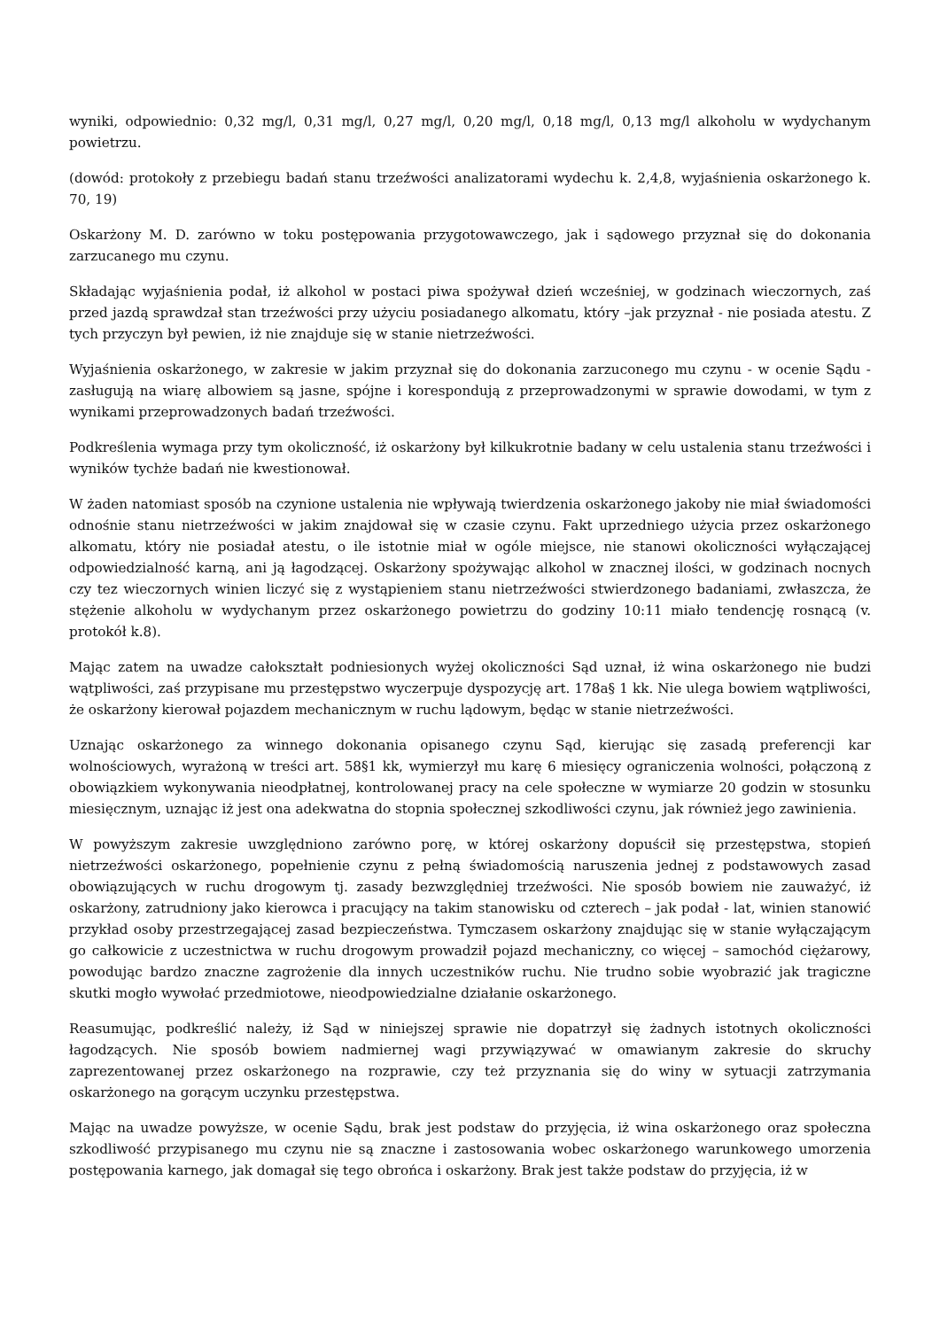wyniki, odpowiednio: 0,32 mg/l, 0,31 mg/l, 0,27 mg/l, 0,20 mg/l, 0,18 mg/l, 0,13 mg/l alkoholu w wydychanym powietrzu.
(dowód: protokoły z przebiegu badań stanu trzeźwości analizatorami wydechu k. 2,4,8, wyjaśnienia oskarżonego k. 70, 19)
Oskarżony M. D. zarówno w toku postępowania przygotowawczego, jak i sądowego przyznał się do dokonania zarzucanego mu czynu.
Składając wyjaśnienia podał, iż alkohol w postaci piwa spożywał dzień wcześniej, w godzinach wieczornych, zaś przed jazdą sprawdzał stan trzeźwości przy użyciu posiadanego alkomatu, który –jak przyznał - nie posiada atestu. Z tych przyczyn był pewien, iż nie znajduje się w stanie nietrzeźwości.
Wyjaśnienia oskarżonego, w zakresie w jakim przyznał się do dokonania zarzuconego mu czynu - w ocenie Sądu - zasługują na wiarę albowiem są jasne, spójne i korespondują z przeprowadzonymi w sprawie dowodami, w tym z wynikami przeprowadzonych badań trzeźwości.
Podkreślenia wymaga przy tym okoliczność, iż oskarżony był kilkukrotnie badany w celu ustalenia stanu trzeźwości i wyników tychże badań nie kwestionował.
W żaden natomiast sposób na czynione ustalenia nie wpływają twierdzenia oskarżonego jakoby nie miał świadomości odnośnie stanu nietrzeźwości w jakim znajdował się w czasie czynu. Fakt uprzedniego użycia przez oskarżonego alkomatu, który nie posiadał atestu, o ile istotnie miał w ogóle miejsce, nie stanowi okoliczności wyłączającej odpowiedzialność karną, ani ją łagodzącej. Oskarżony spożywając alkohol w znacznej ilości, w godzinach nocnych czy tez wieczornych winien liczyć się z wystąpieniem stanu nietrzeźwości stwierdzonego badaniami, zwłaszcza, że stężenie alkoholu w wydychanym przez oskarżonego powietrzu do godziny 10:11 miało tendencję rosnącą (v. protokół k.8).
Mając zatem na uwadze całokształt podniesionych wyżej okoliczności Sąd uznał, iż wina oskarżonego nie budzi wątpliwości, zaś przypisane mu przestępstwo wyczerpuje dyspozycję art. 178a§ 1 kk. Nie ulega bowiem wątpliwości, że oskarżony kierował pojazdem mechanicznym w ruchu lądowym, będąc w stanie nietrzeźwości.
Uznając oskarżonego za winnego dokonania opisanego czynu Sąd, kierując się zasadą preferencji kar wolnościowych, wyrażoną w treści art. 58§1 kk, wymierzył mu karę 6 miesięcy ograniczenia wolności, połączoną z obowiązkiem wykonywania nieodpłatnej, kontrolowanej pracy na cele społeczne w wymiarze 20 godzin w stosunku miesięcznym, uznając iż jest ona adekwatna do stopnia społecznej szkodliwości czynu, jak również jego zawinienia.
W powyższym zakresie uwzględniono zarówno porę, w której oskarżony dopuścił się przestępstwa, stopień nietrzeźwości oskarżonego, popełnienie czynu z pełną świadomością naruszenia jednej z podstawowych zasad obowiązujących w ruchu drogowym tj. zasady bezwzględniej trzeźwości. Nie sposób bowiem nie zauważyć, iż oskarżony, zatrudniony jako kierowca i pracujący na takim stanowisku od czterech – jak podał - lat, winien stanowić przykład osoby przestrzegającej zasad bezpieczeństwa. Tymczasem oskarżony znajdując się w stanie wyłączającym go całkowicie z uczestnictwa w ruchu drogowym prowadził pojazd mechaniczny, co więcej – samochód ciężarowy, powodując bardzo znaczne zagrożenie dla innych uczestników ruchu. Nie trudno sobie wyobrazić jak tragiczne skutki mogło wywołać przedmiotowe, nieodpowiedzialne działanie oskarżonego.
Reasumując, podkreślić należy, iż Sąd w niniejszej sprawie nie dopatrzył się żadnych istotnych okoliczności łagodzących. Nie sposób bowiem nadmiernej wagi przywiązywać w omawianym zakresie do skruchy zaprezentowanej przez oskarżonego na rozprawie, czy też przyznania się do winy w sytuacji zatrzymania oskarżonego na gorącym uczynku przestępstwa.
Mając na uwadze powyższe, w ocenie Sądu, brak jest podstaw do przyjęcia, iż wina oskarżonego oraz społeczna szkodliwość przypisanego mu czynu nie są znaczne i zastosowania wobec oskarżonego warunkowego umorzenia postępowania karnego, jak domagał się tego obrońca i oskarżony. Brak jest także podstaw do przyjęcia, iż w